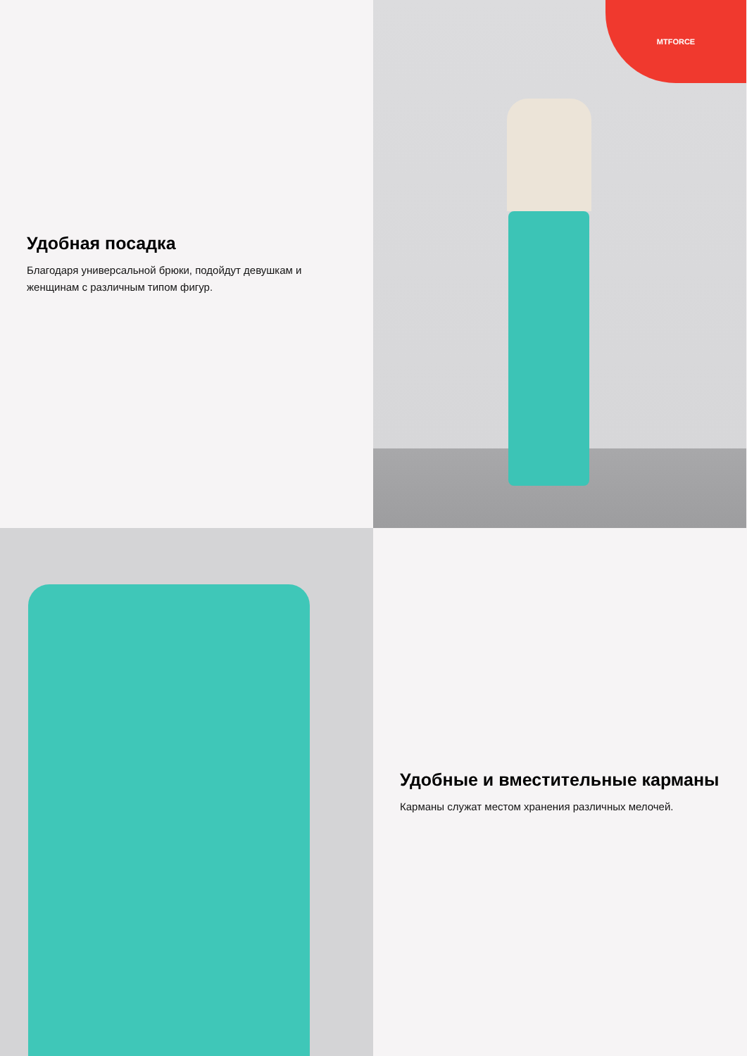Удобная посадка
Благодаря универсальной брюки, подойдут девушкам и женщинам с различным типом фигур.
MTFORCE
Удобные и вместительные карманы
Карманы служат местом хранения различных мелочей.